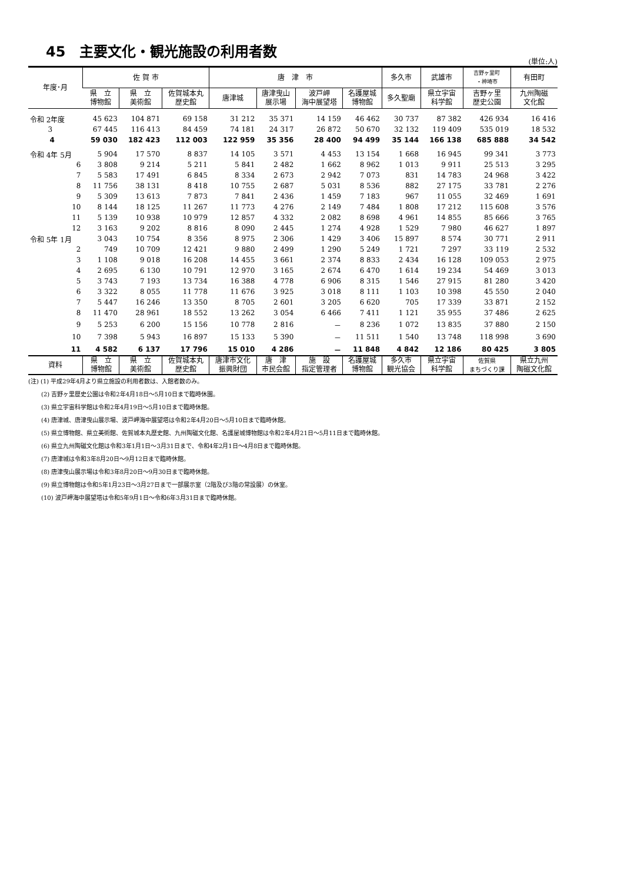45　主要文化・観光施設の利用者数
(単位:人)
| 年度･月 | 佐 賀 市 | | | 唐 津 市 | | | | 多久市 | 武雄市 | 吉野ヶ里町 ・神埼市 | 有田町 |
| --- | --- | --- | --- | --- | --- | --- | --- | --- | --- | --- | --- |
| | 県 立 博物館 | 県 立 美術館 | 佐賀城本丸 歴史館 | 唐津城 | 唐津曳山 展示場 | 波戸岬 海中展望塔 | 名護屋城 博物館 | 多久聖廟 | 県立宇宙 科学館 | 吉野ヶ里 歴史公園 | 九州陶磁 文化館 |
| 令和 2年度 | 45 623 | 104 871 | 69 158 | 31 212 | 35 371 | 14 159 | 46 462 | 30 737 | 87 382 | 426 934 | 16 416 |
| 3 | 67 445 | 116 413 | 84 459 | 74 181 | 24 317 | 26 872 | 50 670 | 32 132 | 119 409 | 535 019 | 18 532 |
| 4 | 59 030 | 182 423 | 112 003 | 122 959 | 35 356 | 28 400 | 94 499 | 35 144 | 166 138 | 685 888 | 34 542 |
| 令和 4年 5月 | 5 904 | 17 570 | 8 837 | 14 105 | 3 571 | 4 453 | 13 154 | 1 668 | 16 945 | 99 341 | 3 773 |
| 6 | 3 808 | 9 214 | 5 211 | 5 841 | 2 482 | 1 662 | 8 962 | 1 013 | 9 911 | 25 513 | 3 295 |
| 7 | 5 583 | 17 491 | 6 845 | 8 334 | 2 673 | 2 942 | 7 073 | 831 | 14 783 | 24 968 | 3 422 |
| 8 | 11 756 | 38 131 | 8 418 | 10 755 | 2 687 | 5 031 | 8 536 | 882 | 27 175 | 33 781 | 2 276 |
| 9 | 5 309 | 13 613 | 7 873 | 7 841 | 2 436 | 1 459 | 7 183 | 967 | 11 055 | 32 469 | 1 691 |
| 10 | 8 144 | 18 125 | 11 267 | 11 773 | 4 276 | 2 149 | 7 484 | 1 808 | 17 212 | 115 608 | 3 576 |
| 11 | 5 139 | 10 938 | 10 979 | 12 857 | 4 332 | 2 082 | 8 698 | 4 961 | 14 855 | 85 666 | 3 765 |
| 12 | 3 163 | 9 202 | 8 816 | 8 090 | 2 445 | 1 274 | 4 928 | 1 529 | 7 980 | 46 627 | 1 897 |
| 令和 5年 1月 | 3 043 | 10 754 | 8 356 | 8 975 | 2 306 | 1 429 | 3 406 | 15 897 | 8 574 | 30 771 | 2 911 |
| 2 | 749 | 10 709 | 12 421 | 9 880 | 2 499 | 1 290 | 5 249 | 1 721 | 7 297 | 33 119 | 2 532 |
| 3 | 1 108 | 9 018 | 16 208 | 14 455 | 3 661 | 2 374 | 8 833 | 2 434 | 16 128 | 109 053 | 2 975 |
| 4 | 2 695 | 6 130 | 10 791 | 12 970 | 3 165 | 2 674 | 6 470 | 1 614 | 19 234 | 54 469 | 3 013 |
| 5 | 3 743 | 7 193 | 13 734 | 16 388 | 4 778 | 6 906 | 8 315 | 1 546 | 27 915 | 81 280 | 3 420 |
| 6 | 3 322 | 8 055 | 11 778 | 11 676 | 3 925 | 3 018 | 8 111 | 1 103 | 10 398 | 45 550 | 2 040 |
| 7 | 5 447 | 16 246 | 13 350 | 8 705 | 2 601 | 3 205 | 6 620 | 705 | 17 339 | 33 871 | 2 152 |
| 8 | 11 470 | 28 961 | 18 552 | 13 262 | 3 054 | 6 466 | 7 411 | 1 121 | 35 955 | 37 486 | 2 625 |
| 9 | 5 253 | 6 200 | 15 156 | 10 778 | 2 816 | － | 8 236 | 1 072 | 13 835 | 37 880 | 2 150 |
| 10 | 7 398 | 5 943 | 16 897 | 15 133 | 5 390 | － | 11 511 | 1 540 | 13 748 | 118 998 | 3 690 |
| 11 | 4 582 | 6 137 | 17 796 | 15 010 | 4 286 | － | 11 848 | 4 842 | 12 186 | 80 425 | 3 805 |
| 資料 | 県 立 博物館 | 県 立 美術館 | 佐賀城本丸 歴史館 | 唐津市文化 振興財団 | 唐 津 市民会館 | 施 設 指定管理者 | 名護屋城 博物館 | 多久市 観光協会 | 県立宇宙 科学館 | 佐賀県 まちづくり課 | 県立九州 陶磁文化館 |
(注) (1) 平成29年4月より県立施設の利用者数は、入館者数のみ。
(2) 吉野ヶ里歴史公園は令和2年4月18日～5月10日まで臨時休園。
(3) 県立宇宙科学館は令和2年4月19日～5月10日まで臨時休館。
(4) 唐津城、唐津曳山展示場、波戸岬海中展望塔は令和2年4月20日～5月10日まで臨時休館。
(5) 県立博物館、県立美術館、佐賀城本丸歴史館、九州陶磁文化館、名護屋城博物館は令和2年4月21日～5月11日まで臨時休館。
(6) 県立九州陶磁文化館は令和3年1月1日～3月31日まで、令和4年2月1日～4月8日まで臨時休館。
(7) 唐津城は令和3年8月20日～9月12日まで臨時休館。
(8) 唐津曳山展示場は令和3年8月20日～9月30日まで臨時休館。
(9) 県立博物館は令和5年1月23日～3月27日まで一部展示室（2階及び3階の常設展）の休室。
(10) 波戸岬海中展望塔は令和5年9月1日～令和6年3月31日まで臨時休館。